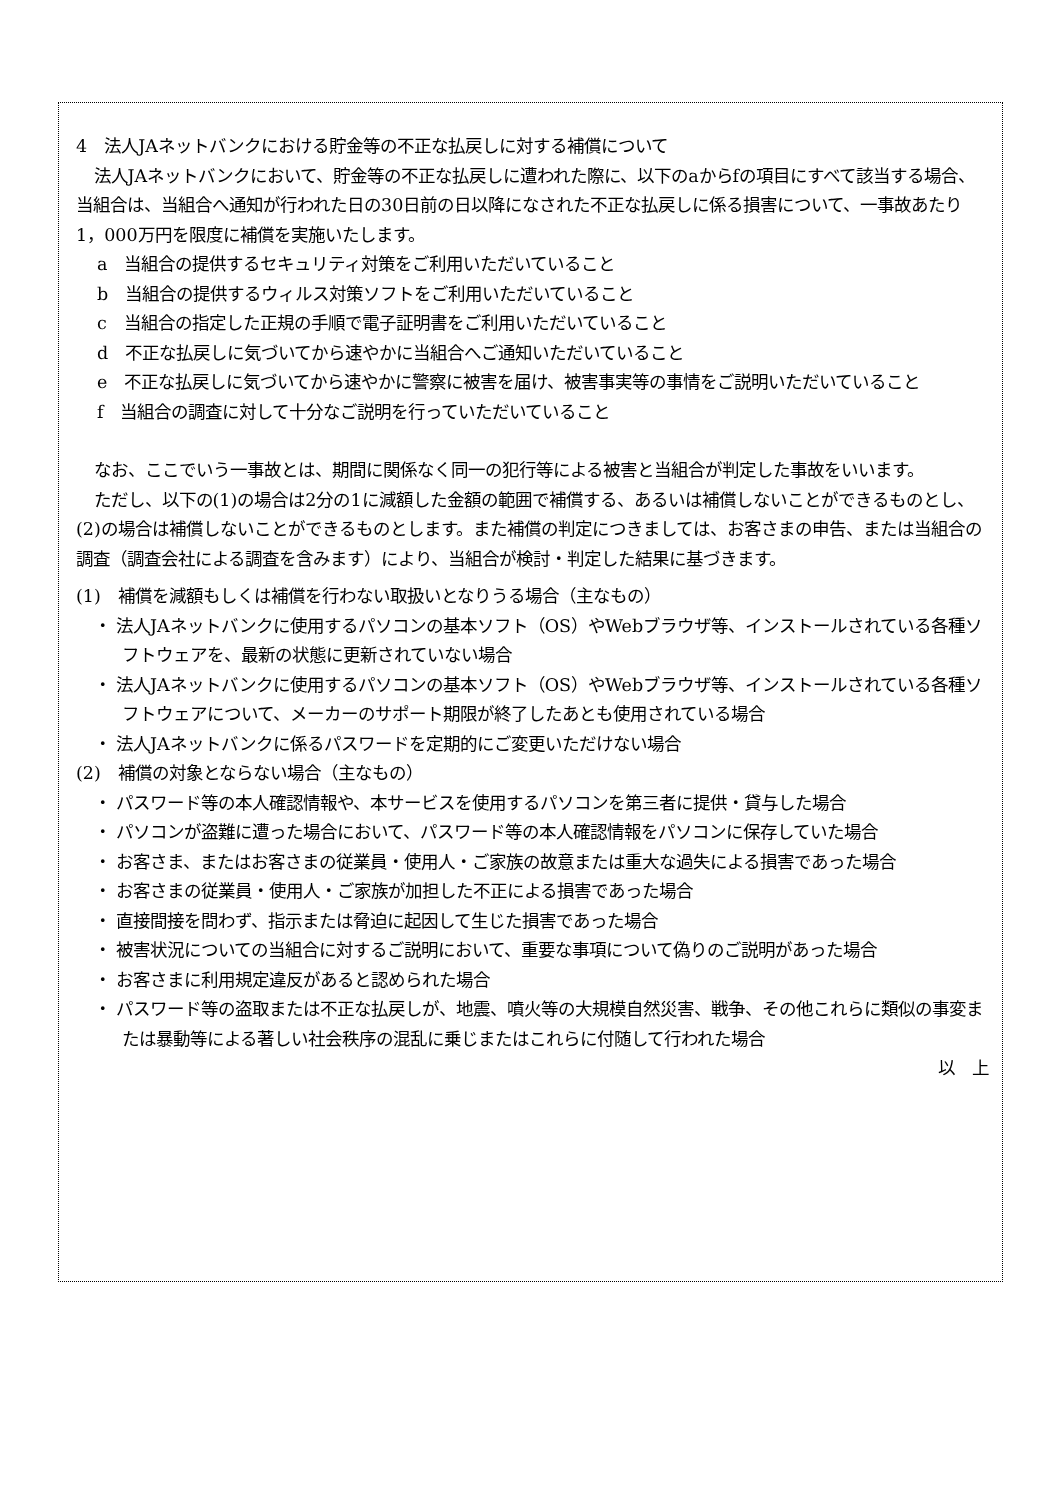4　法人JAネットバンクにおける貯金等の不正な払戻しに対する補償について
法人JAネットバンクにおいて、貯金等の不正な払戻しに遭われた際に、以下のaからfの項目にすべて該当する場合、当組合は、当組合へ通知が行われた日の30日前の日以降になされた不正な払戻しに係る損害について、一事故あたり1，000万円を限度に補償を実施いたします。
a　当組合の提供するセキュリティ対策をご利用いただいていること
b　当組合の提供するウィルス対策ソフトをご利用いただいていること
c　当組合の指定した正規の手順で電子証明書をご利用いただいていること
d　不正な払戻しに気づいてから速やかに当組合へご通知いただいていること
e　不正な払戻しに気づいてから速やかに警察に被害を届け、被害事実等の事情をご説明いただいていること
f　当組合の調査に対して十分なご説明を行っていただいていること
なお、ここでいう一事故とは、期間に関係なく同一の犯行等による被害と当組合が判定した事故をいいます。
ただし、以下の(1)の場合は2分の1に減額した金額の範囲で補償する、あるいは補償しないことができるものとし、(2)の場合は補償しないことができるものとします。また補償の判定につきましては、お客さまの申告、または当組合の調査（調査会社による調査を含みます）により、当組合が検討・判定した結果に基づきます。
(1)　補償を減額もしくは補償を行わない取扱いとなりうる場合（主なもの）
・ 法人JAネットバンクに使用するパソコンの基本ソフト（OS）やWebブラウザ等、インストールされている各種ソフトウェアを、最新の状態に更新されていない場合
・ 法人JAネットバンクに使用するパソコンの基本ソフト（OS）やWebブラウザ等、インストールされている各種ソフトウェアについて、メーカーのサポート期限が終了したあとも使用されている場合
・ 法人JAネットバンクに係るパスワードを定期的にご変更いただけない場合
(2)　補償の対象とならない場合（主なもの）
・ パスワード等の本人確認情報や、本サービスを使用するパソコンを第三者に提供・貸与した場合
・ パソコンが盗難に遭った場合において、パスワード等の本人確認情報をパソコンに保存していた場合
・ お客さま、またはお客さまの従業員・使用人・ご家族の故意または重大な過失による損害であった場合
・ お客さまの従業員・使用人・ご家族が加担した不正による損害であった場合
・ 直接間接を問わず、指示または脅迫に起因して生じた損害であった場合
・ 被害状況についての当組合に対するご説明において、重要な事項について偽りのご説明があった場合
・ お客さまに利用規定違反があると認められた場合
・ パスワード等の盗取または不正な払戻しが、地震、噴火等の大規模自然災害、戦争、その他これらに類似の事変または暴動等による著しい社会秩序の混乱に乗じまたはこれらに付随して行われた場合
以　上